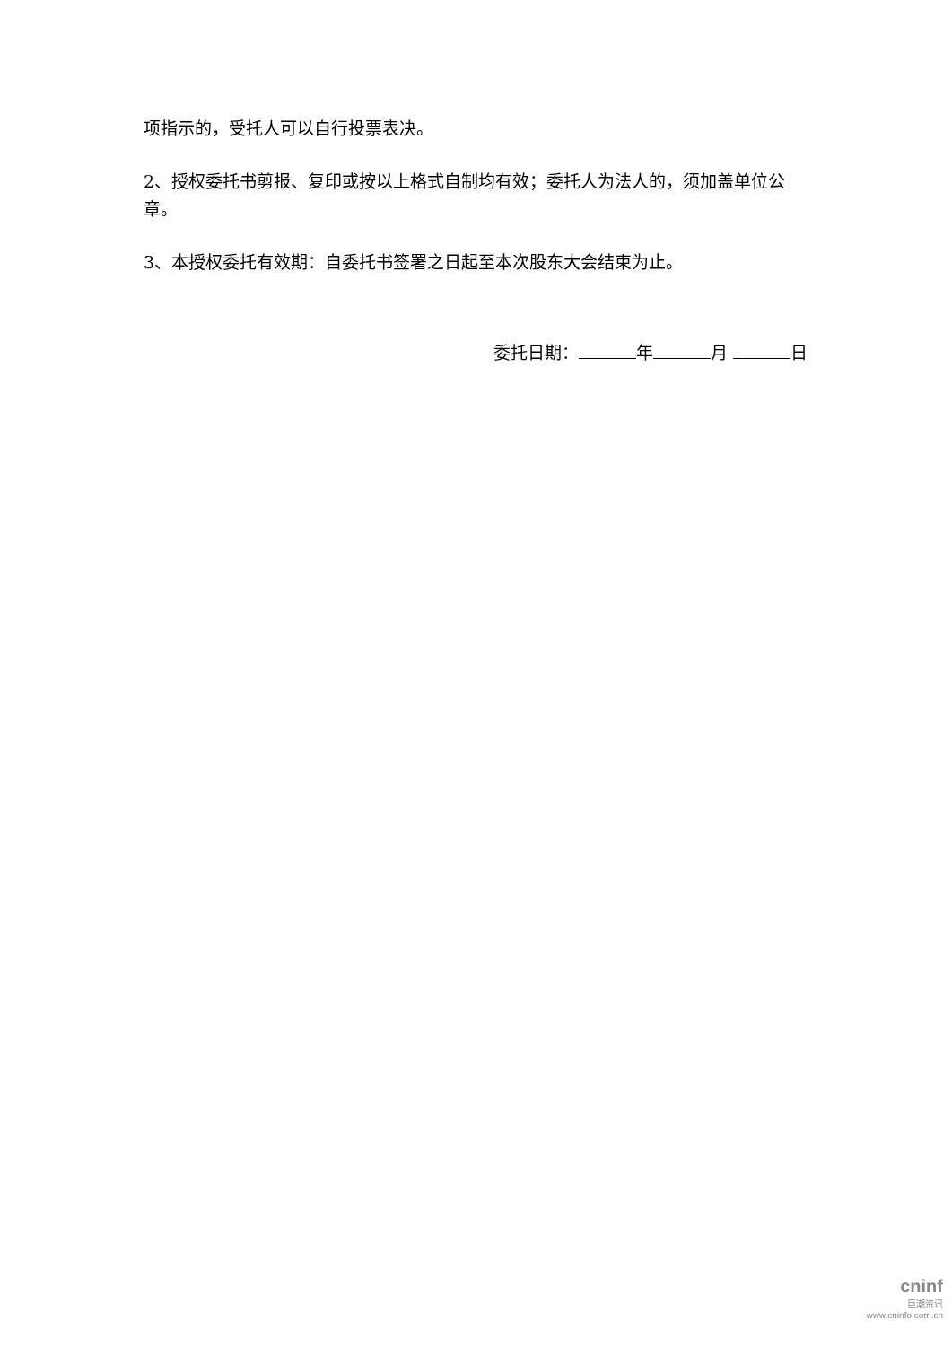项指示的，受托人可以自行投票表决。
2、授权委托书剪报、复印或按以上格式自制均有效；委托人为法人的，须加盖单位公章。
3、本授权委托有效期：自委托书签署之日起至本次股东大会结束为止。
委托日期： 年 月 日
cninf
巨潮资讯
www.cninfo.com.cn